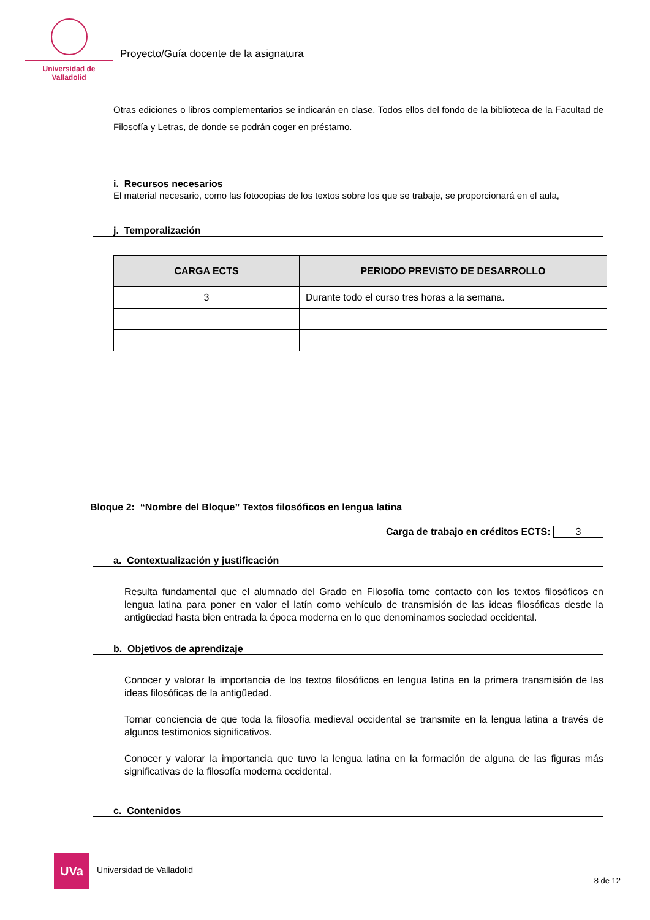Universidad de Valladolid
Proyecto/Guía docente de la asignatura
Otras ediciones o libros complementarios se indicarán en clase. Todos ellos del fondo de la biblioteca de la Facultad de Filosofía y Letras, de donde se podrán coger en préstamo.
i. Recursos necesarios
El material necesario, como las fotocopias de los textos sobre los que se trabaje, se proporcionará en el aula,
j. Temporalización
| CARGA ECTS | PERIODO PREVISTO DE DESARROLLO |
| --- | --- |
| 3 | Durante todo el curso tres horas a la semana. |
Bloque 2: “Nombre del Bloque” Textos filosóficos en lengua latina
Carga de trabajo en créditos ECTS: 3
a. Contextualización y justificación
Resulta fundamental que el alumnado del Grado en Filosofía tome contacto con los textos filosóficos en lengua latina para poner en valor el latín como vehículo de transmisión de las ideas filosóficas desde la antigüedad hasta bien entrada la época moderna en lo que denominamos sociedad occidental.
b. Objetivos de aprendizaje
Conocer y valorar la importancia de los textos filosóficos en lengua latina en la primera transmisión de las ideas filosóficas de la antigüedad.
Tomar conciencia de que toda la filosofía medieval occidental se transmite en la lengua latina a través de algunos testimonios significativos.
Conocer y valorar la importancia que tuvo la lengua latina en la formación de alguna de las figuras más significativas de la filosofía moderna occidental.
c. Contenidos
UVa
Universidad de Valladolid
8 de 12